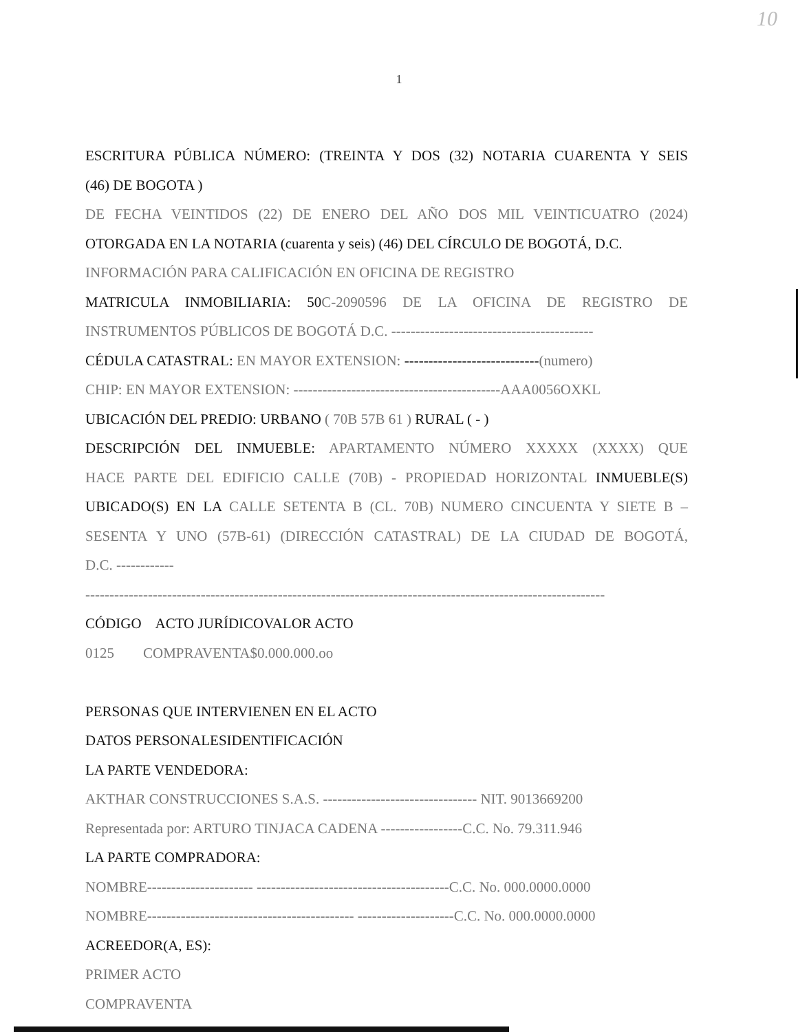10
1
ESCRITURA PÚBLICA NÚMERO: (TREINTA Y DOS (32) NOTARIA CUARENTA Y SEIS
(46) DE BOGOTA )
DE FECHA VEINTIDOS (22) DE ENERO DEL AÑO DOS MIL VEINTICUATRO (2024)
OTORGADA EN LA NOTARIA (cuarenta y seis) (46) DEL CÍRCULO DE BOGOTÁ, D.C.
INFORMACIÓN PARA CALIFICACIÓN EN OFICINA DE REGISTRO
MATRICULA INMOBILIARIA: 50C-2090596 DE LA OFICINA DE REGISTRO DE
INSTRUMENTOS PÚBLICOS DE BOGOTÁ D.C. ------------------------------------------
CÉDULA CATASTRAL: EN MAYOR EXTENSION: ----------------------------(numero)
CHIP: EN MAYOR EXTENSION: -------------------------------------------AAA0056OXKL
UBICACIÓN DEL PREDIO: URBANO ( 70B 57B 61 ) RURAL ( - )
DESCRIPCIÓN DEL INMUEBLE: APARTAMENTO NÚMERO XXXXX (XXXX) QUE
HACE PARTE DEL EDIFICIO CALLE (70B) - PROPIEDAD HORIZONTAL INMUEBLE(S)
UBICADO(S) EN LA CALLE SETENTA B (CL. 70B) NUMERO CINCUENTA Y SIETE B –
SESENTA Y UNO (57B-61) (DIRECCIÓN CATASTRAL) DE LA CIUDAD DE BOGOTÁ,
D.C. ------------
------------------------------------------------------------------------------------------------------------
CÓDIGO ACTO JURÍDICOVALOR ACTO
0125 COMPRAVENTA$0.000.000.oo
PERSONAS QUE INTERVIENEN EN EL ACTO
DATOS PERSONALESIDENTIFICACIÓN
LA PARTE VENDEDORA:
AKTHAR CONSTRUCCIONES S.A.S. -------------------------------- NIT. 9013669200
Representada por: ARTURO TINJACA CADENA -----------------C.C. No. 79.311.946
LA PARTE COMPRADORA:
NOMBRE---------------------- ----------------------------------------C.C. No. 000.0000.0000
NOMBRE------------------------------------------- --------------------C.C. No. 000.0000.0000
ACREEDOR(A, ES):
PRIMER ACTO
COMPRAVENTA